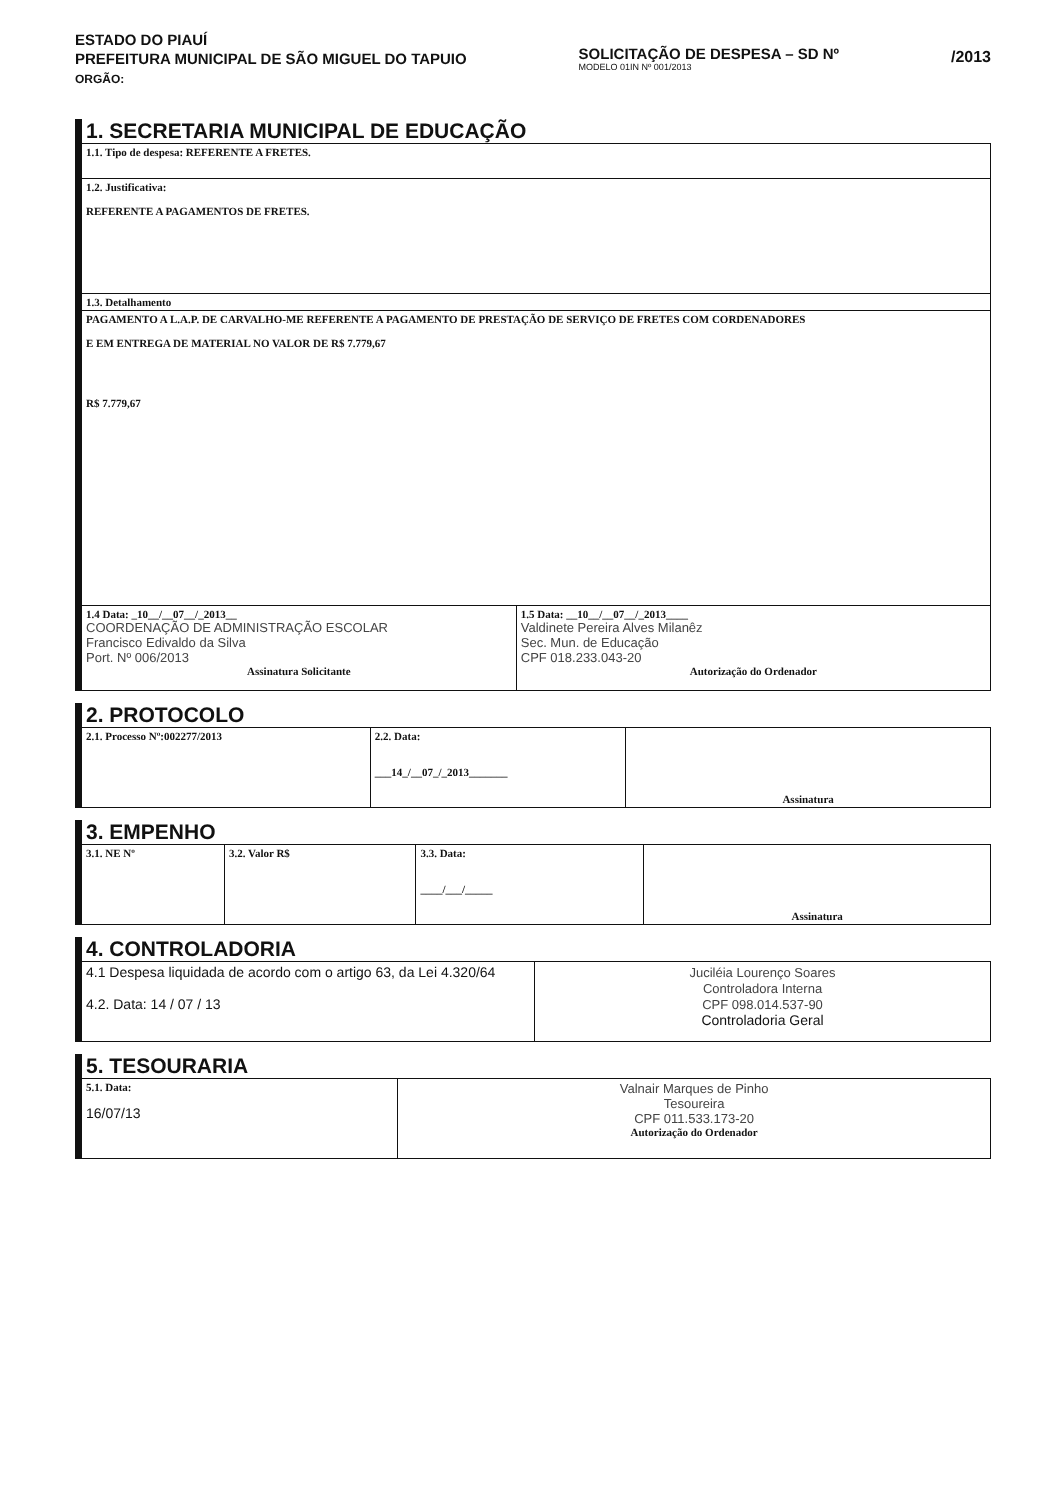ESTADO DO PIAUÍ
PREFEITURA MUNICIPAL DE SÃO MIGUEL DO TAPUIO
ORGÃO:
SOLICITAÇÃO DE DESPESA – SD Nº
MODELO 01IN Nº 001/2013
/2013
1. SECRETARIA MUNICIPAL DE EDUCAÇÃO
| 1.1. Tipo de despesa: REFERENTE A FRETES. | |
| 1.2. Justificativa: REFERENTE A PAGAMENTOS DE FRETES. | |
| 1.3. Detalhamento | |
| PAGAMENTO A L.A.P. DE CARVALHO-ME REFERENTE A PAGAMENTO DE PRESTAÇÃO DE SERVIÇO DE FRETES COM CORDENADORES E EM ENTREGA DE MATERIAL NO VALOR DE R$ 7.779,67 R$ 7.779,67 | |
| 1.4 Data: _10__/__07__/_2013__ COORDENAÇÃO DE ADMINISTRAÇÃO ESCOLAR Francisco Edivaldo da Silva Port. Nº 006/2013 Assinatura Solicitante | 1.5 Data: __10__/__07__/_2013____ Valdinete Pereira Alves Milanêz Sec. Mun. de Educação CPF 018.233.043-20 Autorização do Ordenador |
2. PROTOCOLO
| 2.1. Processo Nº:002277/2013 | 2.2. Data: ___14_/__07_/_2013_______ | Assinatura |
3. EMPENHO
| 3.1. NE Nº | 3.2. Valor R$ | 3.3. Data: ____/___/_____ | Assinatura |
4. CONTROLADORIA
| 4.1 Despesa liquidada de acordo com o artigo 63, da Lei 4.320/64 4.2. Data: 14 / 07 / 13 | Juciléia Lourenço Soares Controladora Interna CPF 098.014.537-90 Controladoria Geral |
5. TESOURARIA
| 5.1. Data: 16/07/13 | Valnair Marques de Pinho Tesoureira CPF 011.533.173-20 Autorização do Ordenador |